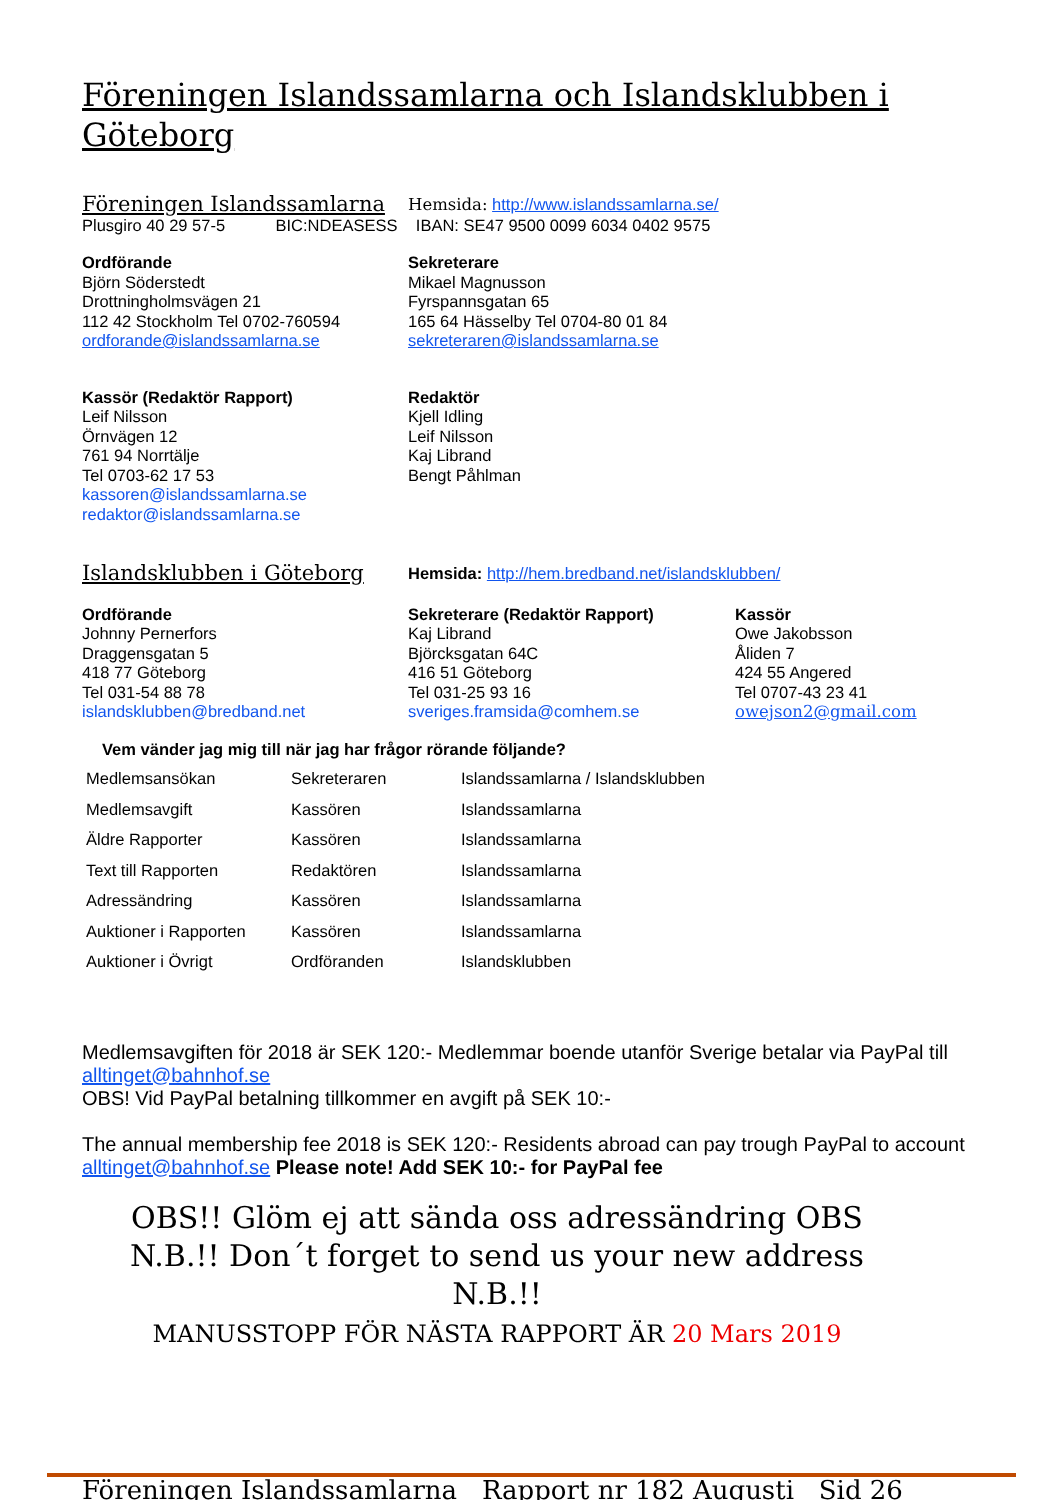Föreningen Islandssamlarna och Islandsklubben i Göteborg
Föreningen Islandssamlarna
Hemsida: http://www.islandssamlarna.se/
Plusgiro 40 29 57-5 BIC:NDEASESS IBAN: SE47 9500 0099 6034 0402 9575
Ordförande
Björn Söderstedt
Drottningholmsvägen 21
112 42 Stockholm Tel 0702-760594
ordforande@islandssamlarna.se
Sekreterare
Mikael Magnusson
Fyrspannsgatan 65
165 64 Hässelby Tel 0704-80 01 84
sekreteraren@islandssamlarna.se
Kassör (Redaktör Rapport)
Leif Nilsson
Örnvägen 12
761 94 Norrtälje
Tel 0703-62 17 53
kassoren@islandssamlarna.se
redaktor@islandssamlarna.se
Redaktör
Kjell Idling
Leif Nilsson
Kaj Librand
Bengt Påhlman
Islandsklubben i Göteborg
Hemsida: http://hem.bredband.net/islandsklubben/
Ordförande
Johnny Pernerfors
Draggensgatan 5
418 77 Göteborg
Tel 031-54 88 78
islandsklubben@bredband.net
Sekreterare (Redaktör Rapport)
Kaj Librand
Björcksgatan 64C
416 51 Göteborg
Tel 031-25 93 16
sveriges.framsida@comhem.se
Kassör
Owe Jakobsson
Åliden 7
424 55 Angered
Tel 0707-43 23 41
owejson2@gmail.com
Vem vänder jag mig till när jag har frågor rörande följande?
| Medlemsansökan | Sekreteraren | Islandssamlarna / Islandsklubben |
| Medlemsavgift | Kassören | Islandssamlarna |
| Äldre Rapporter | Kassören | Islandssamlarna |
| Text till Rapporten | Redaktören | Islandssamlarna |
| Adressändring | Kassören | Islandssamlarna |
| Auktioner i Rapporten | Kassören | Islandssamlarna |
| Auktioner i Övrigt | Ordföranden | Islandsklubben |
Medlemsavgiften för 2018 är SEK 120:- Medlemmar boende utanför Sverige betalar via PayPal till alltinget@bahnhof.se
OBS! Vid PayPal betalning tillkommer en avgift på SEK 10:-
The annual membership fee 2018 is SEK 120:- Residents abroad can pay trough PayPal to account alltinget@bahnhof.se Please note! Add SEK 10:- for PayPal fee
OBS!! Glöm ej att sända oss adressändring OBS
N.B.!! Don´t forget to send us your new address N.B.!!
MANUSSTOPP FÖR NÄSTA RAPPORT ÄR 20 Mars 2019
Föreningen Islandssamlarna Rapport nr 182 Augusti Sid 26